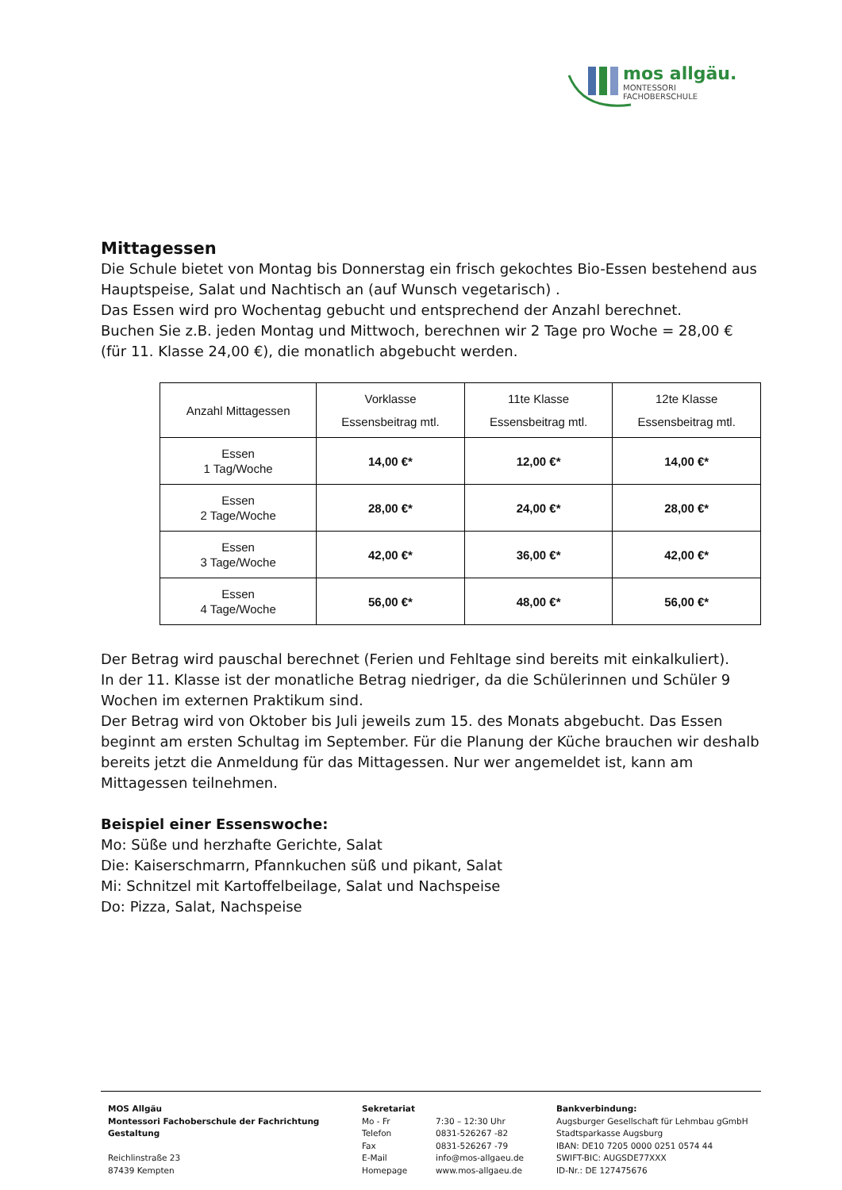mos allgäu.
MONTESSORI FACHOBERSCHULE
Mittagessen
Die Schule bietet von Montag bis Donnerstag ein frisch gekochtes Bio-Essen bestehend aus Hauptspeise, Salat und Nachtisch an (auf Wunsch vegetarisch) .
Das Essen wird pro Wochentag gebucht und entsprechend der Anzahl berechnet.
Buchen Sie z.B. jeden Montag und Mittwoch, berechnen wir 2 Tage pro Woche = 28,00 €
(für 11. Klasse 24,00 €), die monatlich abgebucht werden.
| Anzahl Mittagessen | Vorklasse Essensbeitrag mtl. | 11te Klasse Essensbeitrag mtl. | 12te Klasse Essensbeitrag mtl. |
| --- | --- | --- | --- |
| Essen 1 Tag/Woche | 14,00 €* | 12,00 €* | 14,00 €* |
| Essen 2 Tage/Woche | 28,00 €* | 24,00 €* | 28,00 €* |
| Essen 3 Tage/Woche | 42,00 €* | 36,00 €* | 42,00 €* |
| Essen 4 Tage/Woche | 56,00 €* | 48,00 €* | 56,00 €* |
Der Betrag wird pauschal berechnet (Ferien und Fehltage sind bereits mit einkalkuliert).
In der 11. Klasse ist der monatliche Betrag niedriger, da die Schülerinnen und Schüler 9 Wochen im externen Praktikum sind.
Der Betrag wird von Oktober bis Juli jeweils zum 15. des Monats abgebucht. Das Essen beginnt am ersten Schultag im September. Für die Planung der Küche brauchen wir deshalb bereits jetzt die Anmeldung für das Mittagessen. Nur wer angemeldet ist, kann am Mittagessen teilnehmen.
Beispiel einer Essenswoche:
Mo: Süße und herzhafte Gerichte, Salat
Die: Kaiserschmarrn, Pfannkuchen süß und pikant, Salat
Mi: Schnitzel mit Kartoffelbeilage, Salat und Nachspeise
Do: Pizza, Salat, Nachspeise
MOS Allgäu
Montessori Fachoberschule der Fachrichtung Gestaltung
Reichlinstraße 23
87439 Kempten
Sekretariat
Mo - Fr 7:30 – 12:30 Uhr
Telefon 0831-526267 -82
Fax 0831-526267 -79
E-Mail info@mos-allgaeu.de
Homepage www.mos-allgaeu.de
Bankverbindung:
Augsburger Gesellschaft für Lehmbau gGmbH
Stadtsparkasse Augsburg
IBAN: DE10 7205 0000 0251 0574 44
SWIFT-BIC: AUGSDE77XXX
ID-Nr.: DE 127475676